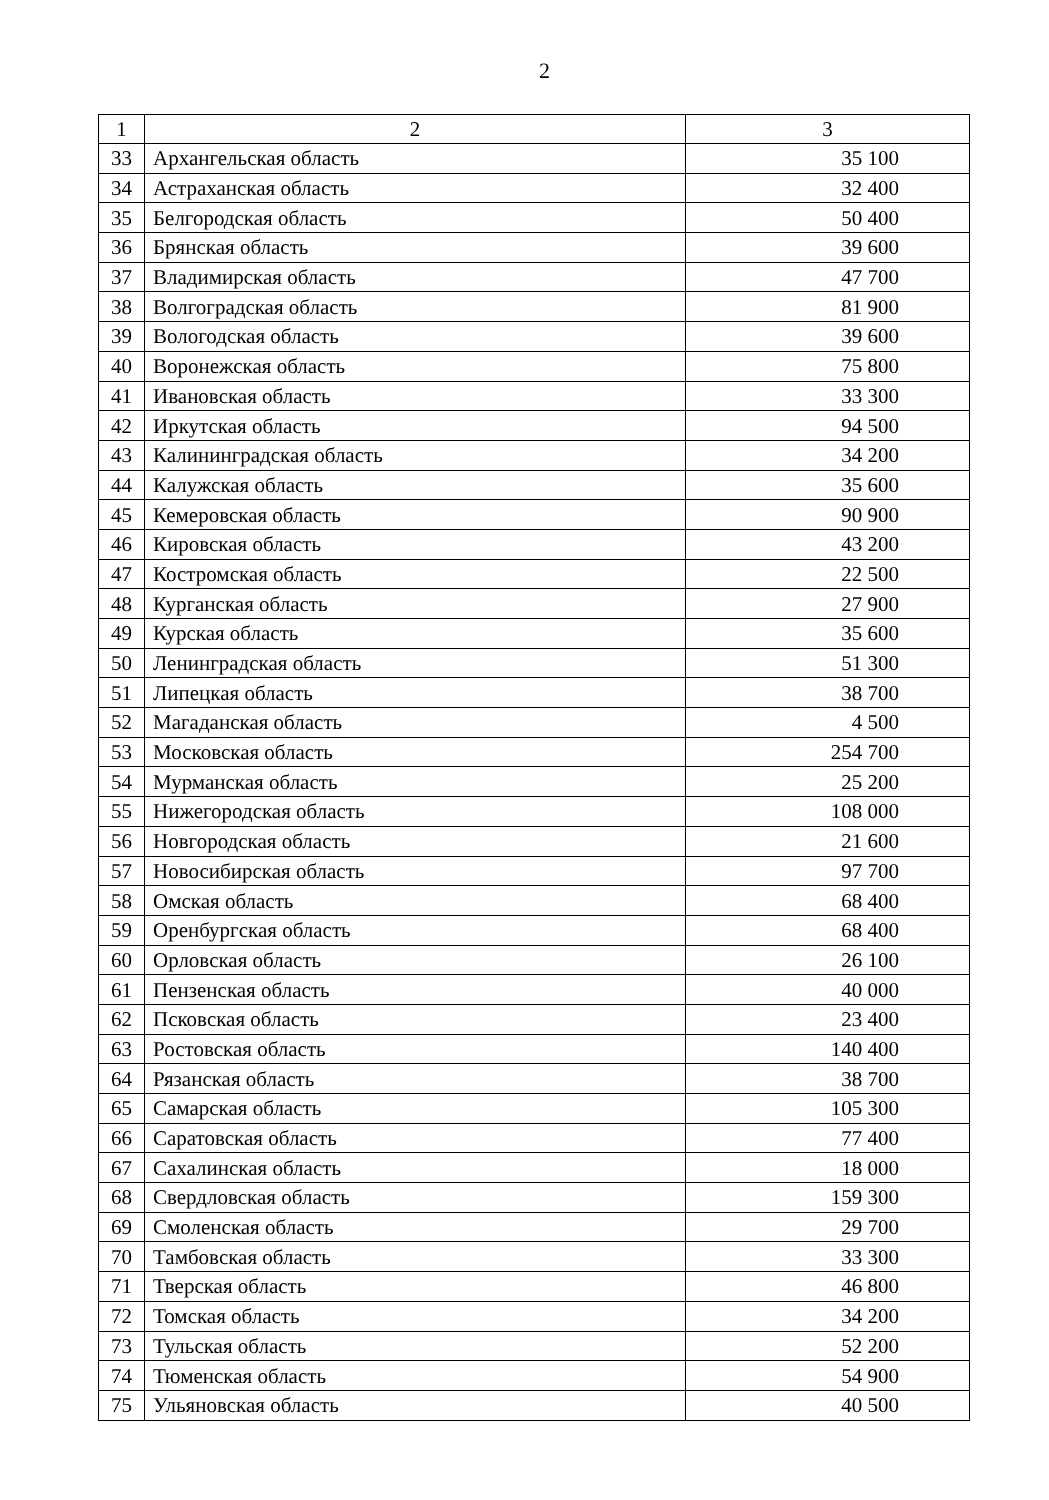2
| 1 | 2 | 3 |
| 33 | Архангельская область | 35 100 |
| 34 | Астраханская область | 32 400 |
| 35 | Белгородская область | 50 400 |
| 36 | Брянская область | 39 600 |
| 37 | Владимирская область | 47 700 |
| 38 | Волгоградская область | 81 900 |
| 39 | Вологодская область | 39 600 |
| 40 | Воронежская область | 75 800 |
| 41 | Ивановская область | 33 300 |
| 42 | Иркутская область | 94 500 |
| 43 | Калининградская область | 34 200 |
| 44 | Калужская область | 35 600 |
| 45 | Кемеровская область | 90 900 |
| 46 | Кировская область | 43 200 |
| 47 | Костромская область | 22 500 |
| 48 | Курганская область | 27 900 |
| 49 | Курская область | 35 600 |
| 50 | Ленинградская область | 51 300 |
| 51 | Липецкая область | 38 700 |
| 52 | Магаданская область | 4 500 |
| 53 | Московская область | 254 700 |
| 54 | Мурманская область | 25 200 |
| 55 | Нижегородская область | 108 000 |
| 56 | Новгородская область | 21 600 |
| 57 | Новосибирская область | 97 700 |
| 58 | Омская область | 68 400 |
| 59 | Оренбургская область | 68 400 |
| 60 | Орловская область | 26 100 |
| 61 | Пензенская область | 40 000 |
| 62 | Псковская область | 23 400 |
| 63 | Ростовская область | 140 400 |
| 64 | Рязанская область | 38 700 |
| 65 | Самарская область | 105 300 |
| 66 | Саратовская область | 77 400 |
| 67 | Сахалинская область | 18 000 |
| 68 | Свердловская область | 159 300 |
| 69 | Смоленская область | 29 700 |
| 70 | Тамбовская область | 33 300 |
| 71 | Тверская область | 46 800 |
| 72 | Томская область | 34 200 |
| 73 | Тульская область | 52 200 |
| 74 | Тюменская область | 54 900 |
| 75 | Ульяновская область | 40 500 |